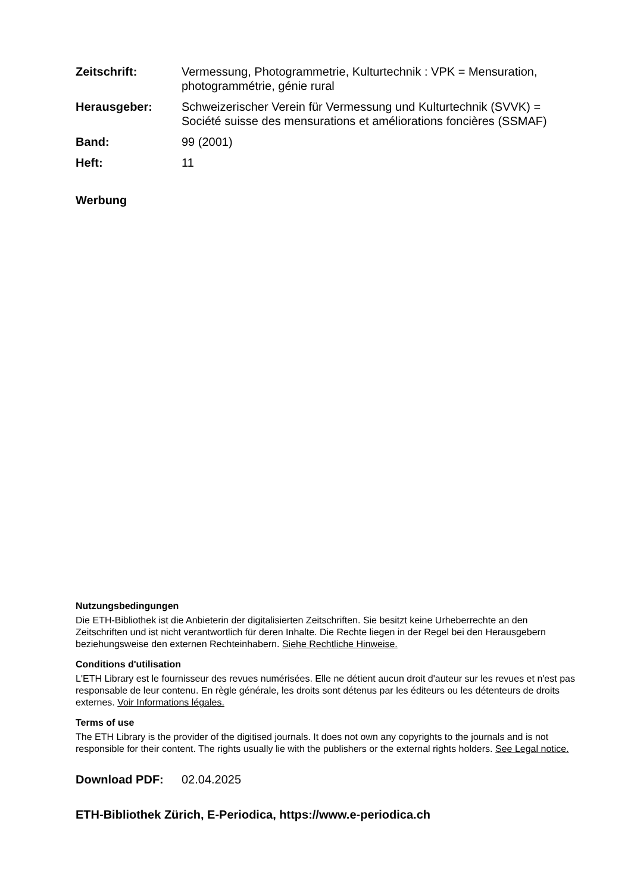Zeitschrift: Vermessung, Photogrammetrie, Kulturtechnik : VPK = Mensuration, photogrammétrie, génie rural
Herausgeber: Schweizerischer Verein für Vermessung und Kulturtechnik (SVVK) = Société suisse des mensurations et améliorations foncières (SSMAF)
Band: 99 (2001)
Heft: 11
Werbung
Nutzungsbedingungen
Die ETH-Bibliothek ist die Anbieterin der digitalisierten Zeitschriften. Sie besitzt keine Urheberrechte an den Zeitschriften und ist nicht verantwortlich für deren Inhalte. Die Rechte liegen in der Regel bei den Herausgebern beziehungsweise den externen Rechteinhabern. Siehe Rechtliche Hinweise.
Conditions d'utilisation
L'ETH Library est le fournisseur des revues numérisées. Elle ne détient aucun droit d'auteur sur les revues et n'est pas responsable de leur contenu. En règle générale, les droits sont détenus par les éditeurs ou les détenteurs de droits externes. Voir Informations légales.
Terms of use
The ETH Library is the provider of the digitised journals. It does not own any copyrights to the journals and is not responsible for their content. The rights usually lie with the publishers or the external rights holders. See Legal notice.
Download PDF: 02.04.2025
ETH-Bibliothek Zürich, E-Periodica, https://www.e-periodica.ch